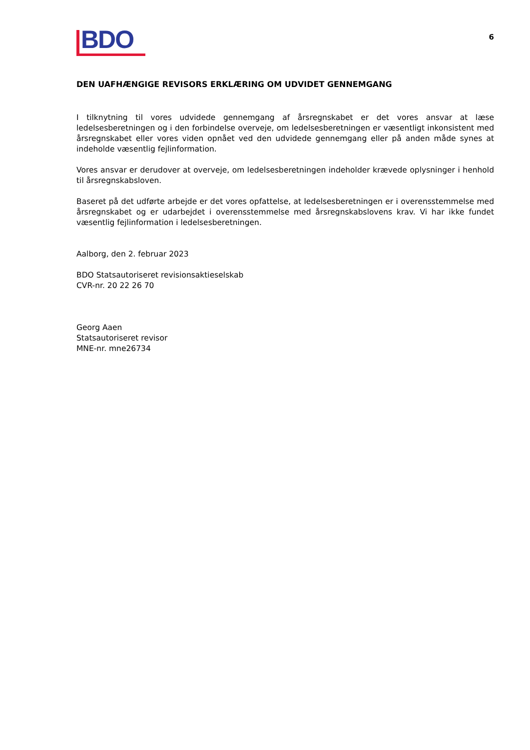BDO
6
DEN UAFHÆNGIGE REVISORS ERKLÆRING OM UDVIDET GENNEMGANG
I tilknytning til vores udvidede gennemgang af årsregnskabet er det vores ansvar at læse ledelsesberetningen og i den forbindelse overveje, om ledelsesberetningen er væsentligt inkonsistent med årsregnskabet eller vores viden opnået ved den udvidede gennemgang eller på anden måde synes at indeholde væsentlig fejlinformation.
Vores ansvar er derudover at overveje, om ledelsesberetningen indeholder krævede oplysninger i henhold til årsregnskabsloven.
Baseret på det udførte arbejde er det vores opfattelse, at ledelsesberetningen er i overensstemmelse med årsregnskabet og er udarbejdet i overensstemmelse med årsregnskabslovens krav. Vi har ikke fundet væsentlig fejlinformation i ledelsesberetningen.
Aalborg, den 2. februar 2023
BDO Statsautoriseret revisionsaktieselskab
CVR-nr. 20 22 26 70
Georg Aaen
Statsautoriseret revisor
MNE-nr. mne26734